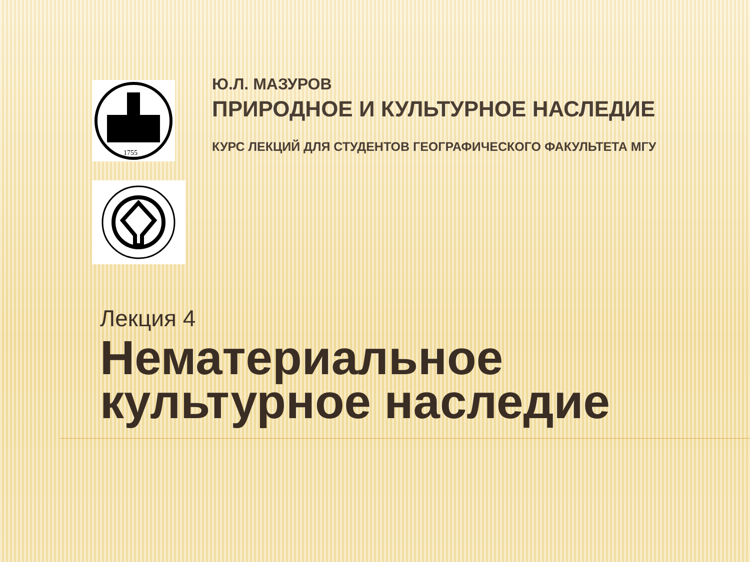1755
Ю.Л. МАЗУРОВ
ПРИРОДНОЕ И КУЛЬТУРНОЕ НАСЛЕДИЕ
КУРС ЛЕКЦИЙ ДЛЯ СТУДЕНТОВ ГЕОГРАФИЧЕСКОГО ФАКУЛЬТЕТА МГУ
Лекция 4
Нематериальное культурное наследие